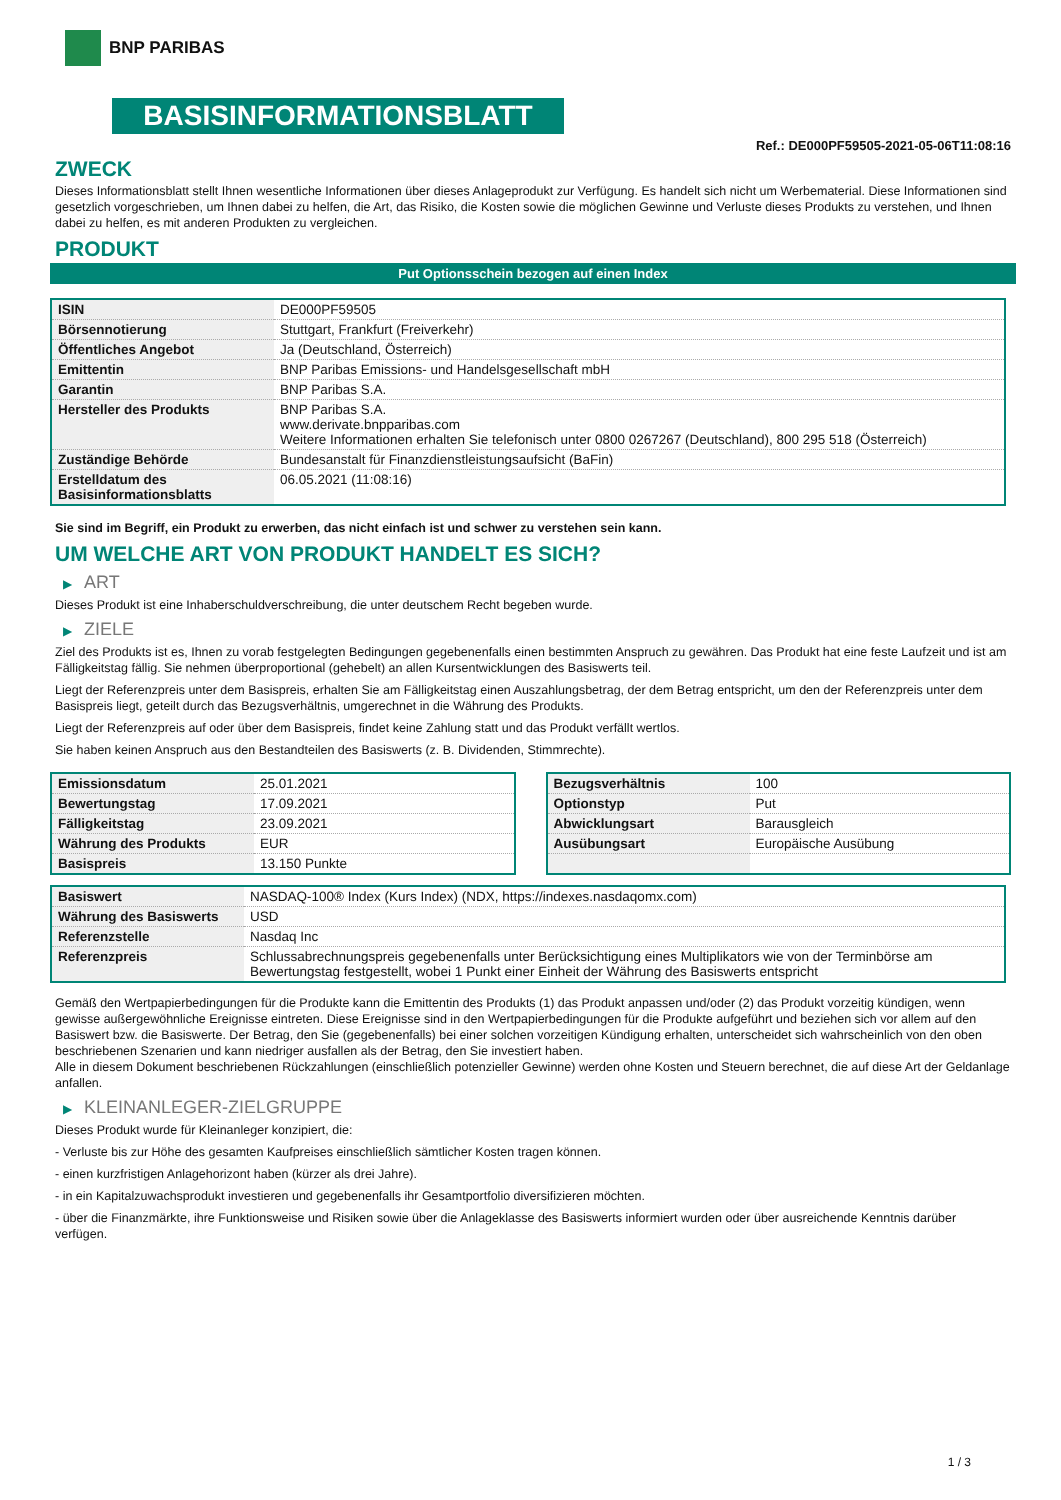BNP PARIBAS
BASISINFORMATIONSBLATT
Ref.: DE000PF59505-2021-05-06T11:08:16
ZWECK
Dieses Informationsblatt stellt Ihnen wesentliche Informationen über dieses Anlageprodukt zur Verfügung. Es handelt sich nicht um Werbematerial. Diese Informationen sind gesetzlich vorgeschrieben, um Ihnen dabei zu helfen, die Art, das Risiko, die Kosten sowie die möglichen Gewinne und Verluste dieses Produkts zu verstehen, und Ihnen dabei zu helfen, es mit anderen Produkten zu vergleichen.
PRODUKT
Put Optionsschein bezogen auf einen Index
| ISIN | DE000PF59505 |
| Börsennotierung | Stuttgart, Frankfurt (Freiverkehr) |
| Öffentliches Angebot | Ja (Deutschland, Österreich) |
| Emittentin | BNP Paribas Emissions- und Handelsgesellschaft mbH |
| Garantin | BNP Paribas S.A. |
| Hersteller des Produkts | BNP Paribas S.A. www.derivate.bnpparibas.com Weitere Informationen erhalten Sie telefonisch unter 0800 0267267 (Deutschland), 800 295 518 (Österreich) |
| Zuständige Behörde | Bundesanstalt für Finanzdienstleistungsaufsicht (BaFin) |
| Erstelldatum des Basisinformationsblatts | 06.05.2021 (11:08:16) |
Sie sind im Begriff, ein Produkt zu erwerben, das nicht einfach ist und schwer zu verstehen sein kann.
UM WELCHE ART VON PRODUKT HANDELT ES SICH?
▶ ART
Dieses Produkt ist eine Inhaberschuldverschreibung, die unter deutschem Recht begeben wurde.
▶ ZIELE
Ziel des Produkts ist es, Ihnen zu vorab festgelegten Bedingungen gegebenenfalls einen bestimmten Anspruch zu gewähren. Das Produkt hat eine feste Laufzeit und ist am Fälligkeitstag fällig. Sie nehmen überproportional (gehebelt) an allen Kursentwicklungen des Basiswerts teil.
Liegt der Referenzpreis unter dem Basispreis, erhalten Sie am Fälligkeitstag einen Auszahlungsbetrag, der dem Betrag entspricht, um den der Referenzpreis unter dem Basispreis liegt, geteilt durch das Bezugsverhältnis, umgerechnet in die Währung des Produkts.
Liegt der Referenzpreis auf oder über dem Basispreis, findet keine Zahlung statt und das Produkt verfällt wertlos.
Sie haben keinen Anspruch aus den Bestandteilen des Basiswerts (z. B. Dividenden, Stimmrechte).
| Emissionsdatum | 25.01.2021 |
| Bewertungstag | 17.09.2021 |
| Fälligkeitstag | 23.09.2021 |
| Währung des Produkts | EUR |
| Basispreis | 13.150 Punkte |
| Bezugsverhältnis | 100 |
| Optionstyp | Put |
| Abwicklungsart | Barausgleich |
| Ausübungsart | Europäische Ausübung |
| Basiswert | NASDAQ-100® Index (Kurs Index) (NDX, https://indexes.nasdaqomx.com) |
| Währung des Basiswerts | USD |
| Referenzstelle | Nasdaq Inc |
| Referenzpreis | Schlussabrechnungspreis gegebenenfalls unter Berücksichtigung eines Multiplikators wie von der Terminbörse am Bewertungstag festgestellt, wobei 1 Punkt einer Einheit der Währung des Basiswerts entspricht |
Gemäß den Wertpapierbedingungen für die Produkte kann die Emittentin des Produkts (1) das Produkt anpassen und/oder (2) das Produkt vorzeitig kündigen, wenn gewisse außergewöhnliche Ereignisse eintreten. Diese Ereignisse sind in den Wertpapierbedingungen für die Produkte aufgeführt und beziehen sich vor allem auf den Basiswert bzw. die Basiswerte. Der Betrag, den Sie (gegebenenfalls) bei einer solchen vorzeitigen Kündigung erhalten, unterscheidet sich wahrscheinlich von den oben beschriebenen Szenarien und kann niedriger ausfallen als der Betrag, den Sie investiert haben.
Alle in diesem Dokument beschriebenen Rückzahlungen (einschließlich potenzieller Gewinne) werden ohne Kosten und Steuern berechnet, die auf diese Art der Geldanlage anfallen.
▶ KLEINANLEGER-ZIELGRUPPE
Dieses Produkt wurde für Kleinanleger konzipiert, die:
- Verluste bis zur Höhe des gesamten Kaufpreises einschließlich sämtlicher Kosten tragen können.
- einen kurzfristigen Anlagehorizont haben (kürzer als drei Jahre).
- in ein Kapitalzuwachsprodukt investieren und gegebenenfalls ihr Gesamtportfolio diversifizieren möchten.
- über die Finanzmärkte, ihre Funktionsweise und Risiken sowie über die Anlageklasse des Basiswerts informiert wurden oder über ausreichende Kenntnis darüber verfügen.
1 / 3